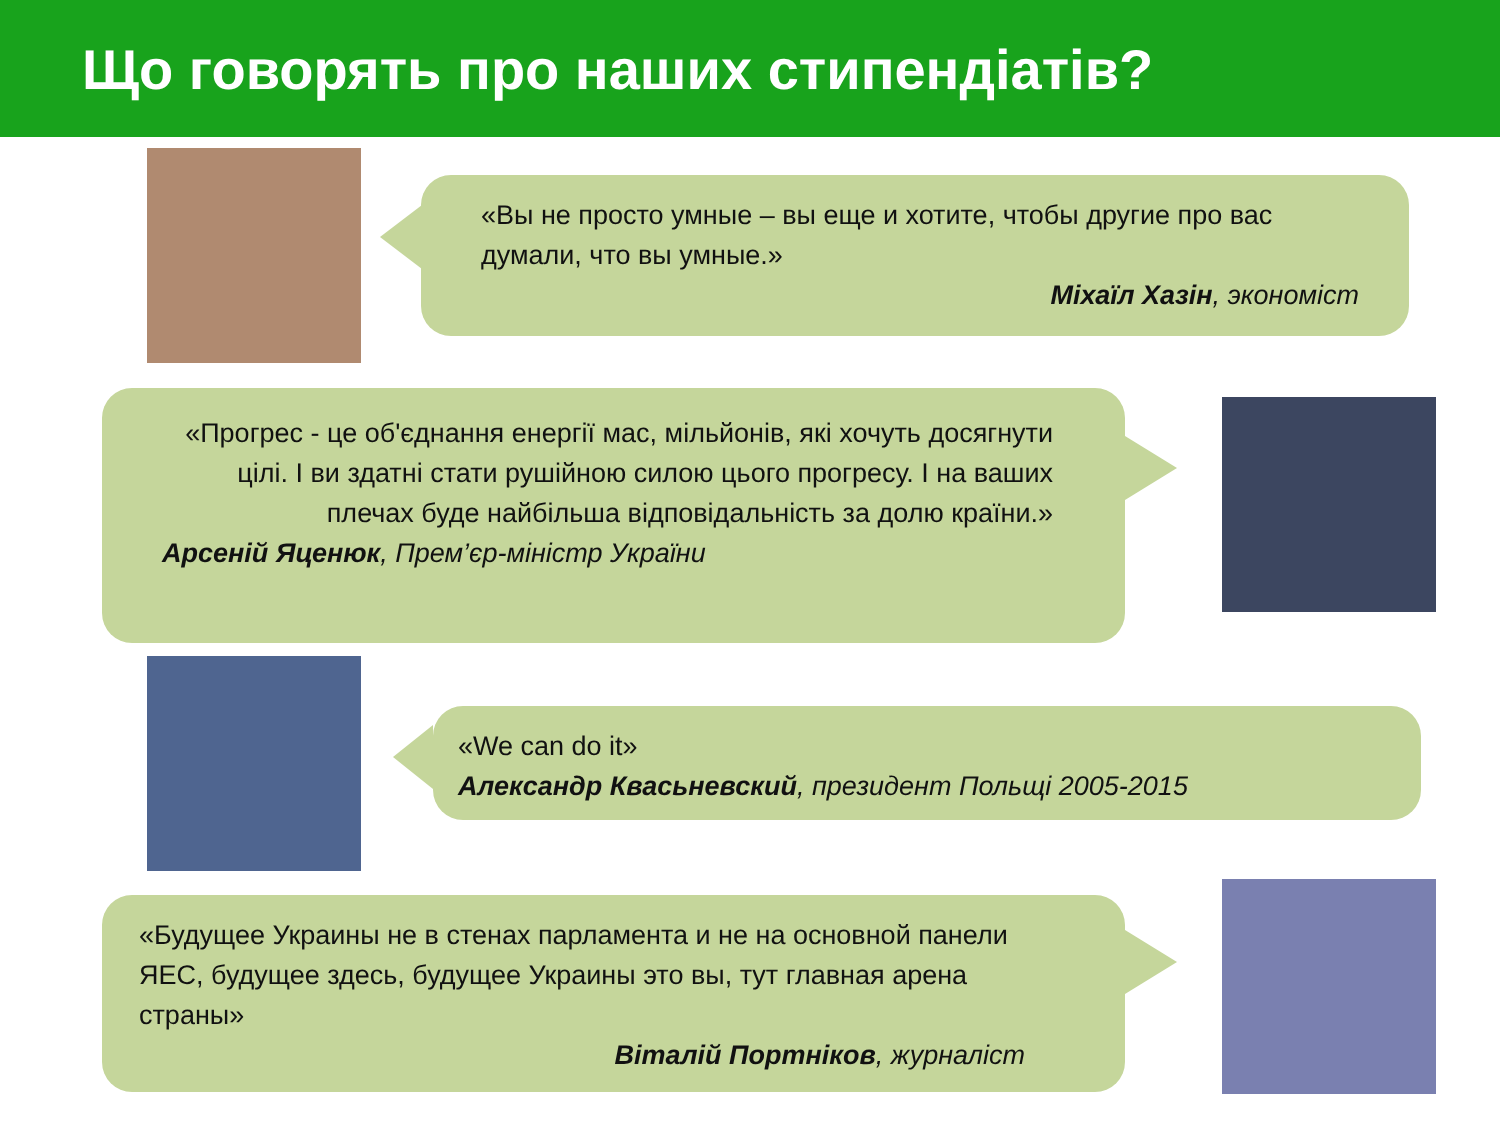Що говорять про наших стипендіатів?
«Вы не просто умные – вы еще и хотите, чтобы другие про вас думали, что вы умные.»
Міхаїл Хазін, экономіст
«Прогрес - це об'єднання енергії мас, мільйонів, які хочуть досягнути цілі. І ви здатні стати рушійною силою цього прогресу. І на ваших плечах буде найбільша відповідальність за долю країни.»
Арсеній Яценюк, Прем’єр-міністр України
«We can do it»
Александр Квасьневский, президент Польщі 2005-2015
«Будущее Украины не в стенах парламента и не на основной панели ЯЕС, будущее здесь, будущее Украины это вы, тут главная арена страны»
Віталій Портніков, журналіст